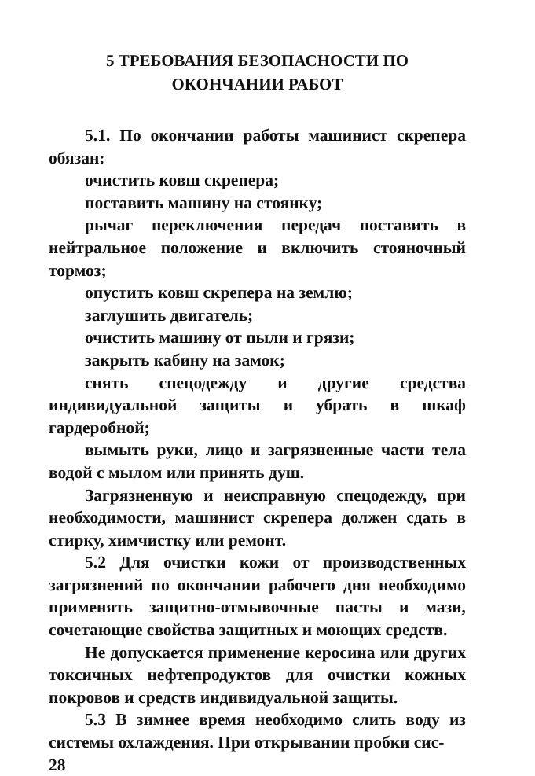5 ТРЕБОВАНИЯ БЕЗОПАСНОСТИ ПО
ОКОНЧАНИИ РАБОТ
5.1. По окончании работы машинист скрепера обязан:
очистить ковш скрепера;
поставить машину на стоянку;
рычаг переключения передач поставить в нейтральное положение и включить стояночный тормоз;
опустить ковш скрепера на землю;
заглушить двигатель;
очистить машину от пыли и грязи;
закрыть кабину на замок;
снять спецодежду и другие средства индивидуальной защиты и убрать в шкаф гардеробной;
вымыть руки, лицо и загрязненные части тела водой с мылом или принять душ.
Загрязненную и неисправную спецодежду, при необходимости, машинист скрепера должен сдать в стирку, химчистку или ремонт.
5.2 Для очистки кожи от производственных загрязнений по окончании рабочего дня необходимо применять защитно-отмывочные пасты и мази, сочетающие свойства защитных и моющих средств.
Не допускается применение керосина или других токсичных нефтепродуктов для очистки кожных покровов и средств индивидуальной защиты.
5.3 В зимнее время необходимо слить воду из системы охлаждения. При открывании пробки сис-
28